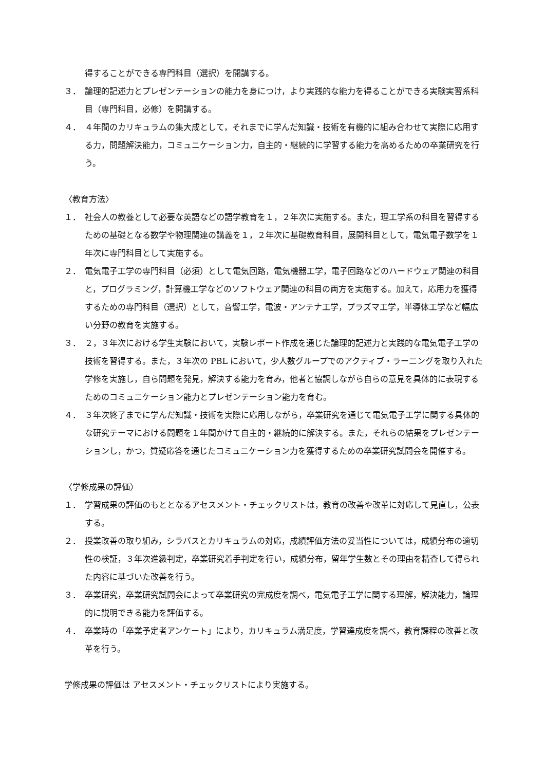得することができる専門科目（選択）を開講する。
３． 論理的記述力とプレゼンテーションの能力を身につけ，より実践的な能力を得ることができる実験実習系科目（専門科目，必修）を開講する。
４． ４年間のカリキュラムの集大成として，それまでに学んだ知識・技術を有機的に組み合わせて実際に応用する力，問題解決能力，コミュニケーション力，自主的・継続的に学習する能力を高めるための卒業研究を行う。
〈教育方法〉
１． 社会人の教養として必要な英語などの語学教育を１，２年次に実施する。また，理工学系の科目を習得するための基礎となる数学や物理関連の講義を１，２年次に基礎教育科目，展開科目として，電気電子数学を１年次に専門科目として実施する。
２． 電気電子工学の専門科目（必須）として電気回路，電気機器工学，電子回路などのハードウェア関連の科目と，プログラミング，計算機工学などのソフトウェア関連の科目の両方を実施する。加えて，応用力を獲得するための専門科目（選択）として，音響工学，電波・アンテナ工学，プラズマ工学，半導体工学など幅広い分野の教育を実施する。
３． ２，３年次における学生実験において，実験レポート作成を通じた論理的記述力と実践的な電気電子工学の技術を習得する。また，３年次の PBL において，少人数グループでのアクティブ・ラーニングを取り入れた学修を実施し，自ら問題を発見，解決する能力を育み，他者と協調しながら自らの意見を具体的に表現するためのコミュニケーション能力とプレゼンテーション能力を育む。
４． ３年次終了までに学んだ知識・技術を実際に応用しながら，卒業研究を通じて電気電子工学に関する具体的な研究テーマにおける問題を１年間かけて自主的・継続的に解決する。また，それらの結果をプレゼンテーションし，かつ，質疑応答を通じたコミュニケーション力を獲得するための卒業研究試問会を開催する。
〈学修成果の評価〉
１． 学習成果の評価のもととなるアセスメント・チェックリストは，教育の改善や改革に対応して見直し，公表する。
２． 授業改善の取り組み，シラバスとカリキュラムの対応，成績評価方法の妥当性については，成績分布の適切性の検証，３年次進級判定，卒業研究着手判定を行い，成績分布，留年学生数とその理由を精査して得られた内容に基づいた改善を行う。
３． 卒業研究，卒業研究試問会によって卒業研究の完成度を調べ，電気電子工学に関する理解，解決能力，論理的に説明できる能力を評価する。
４． 卒業時の「卒業予定者アンケート」により，カリキュラム満足度，学習達成度を調べ，教育課程の改善と改革を行う。
学修成果の評価は アセスメント・チェックリストにより実施する。